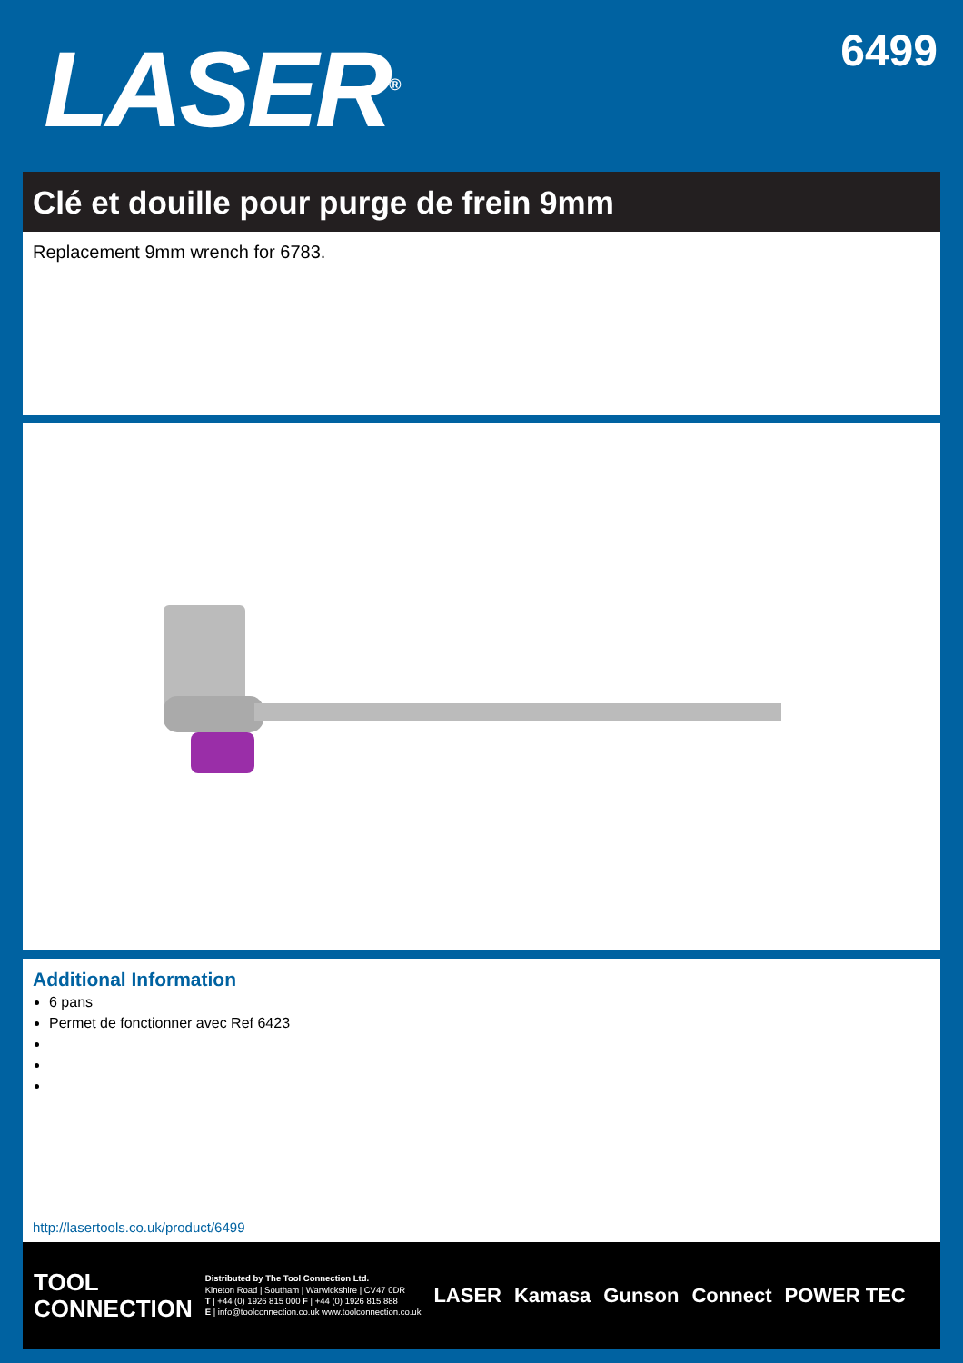LASER<sup>®</sup>
6499
Clé et douille pour purge de frein 9mm
Replacement 9mm wrench for 6783.
Additional Information
6 pans
Permet de fonctionner avec Ref 6423
http://lasertools.co.uk/product/6499
TOOL
CONNECTION
Distributed by The Tool Connection Ltd.
Kineton Road | Southam | Warwickshire | CV47 0DR
T | +44 (0) 1926 815 000 F | +44 (0) 1926 815 888
E | info@toolconnection.co.uk www.toolconnection.co.uk
LASER Kamasa Gunson Connect POWER TEC